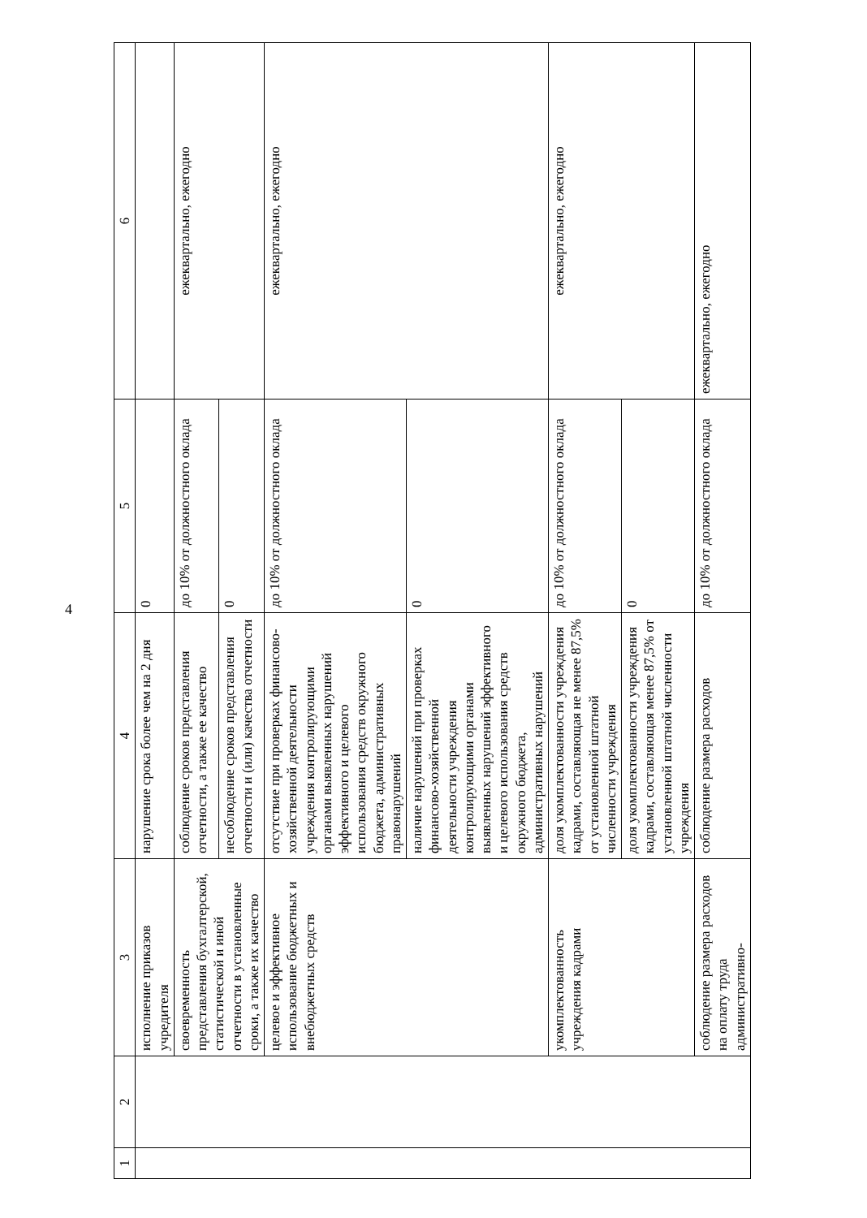4
| 1 | 2 | 3 | 4 | 5 | 6 |
| --- | --- | --- | --- | --- | --- |
| | | исполнение приказов учредителя | нарушение срока более чем на 2 дня | 0 | |
| | | своевременность представления бухгалтерской, статистической и иной отчетности в установленные сроки, а также их качество | соблюдение сроков представления отчетности, а также ее качество | до 10% от должностного оклада | ежеквартально, ежегодно |
| | | | несоблюдение сроков представления отчетности и (или) качества отчетности | 0 | |
| | | целевое и эффективное использование бюджетных и внебюджетных средств | отсутствие при проверках финансово-хозяйственной деятельности учреждения контролирующими органами выявленных нарушений эффективного и целевого использования средств окружного бюджета, административных правонарушений | до 10% от должностного оклада | ежеквартально, ежегодно |
| | | | наличие нарушений при проверках финансово-хозяйственной деятельности учреждения контролирующими органами выявленных нарушений эффективного и целевого использования средств окружного бюджета, административных нарушений | 0 | |
| | | укомплектованность учреждения кадрами | доля укомплектованности учреждения кадрами, составляющая не менее 87,5% от установленной штатной численности учреждения | до 10% от должностного оклада | ежеквартально, ежегодно |
| | | | доля укомплектованности учреждения кадрами, составляющая менее 87,5% от установленной штатной численности учреждения | 0 | |
| | | соблюдение размера расходов на оплату труда административно- | соблюдение размера расходов | до 10% от должностного оклада | ежеквартально, ежегодно |